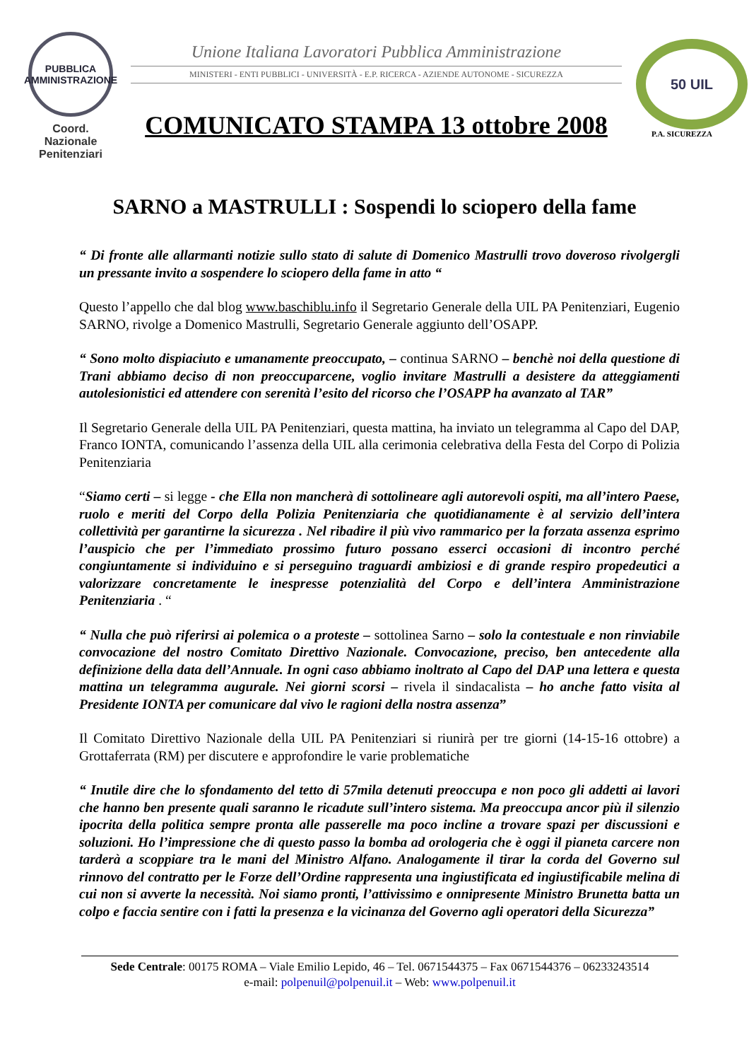PUBBLICA
AMMINISTRAZIONE
Coord. Nazionale
Penitenziari
Unione Italiana Lavoratori Pubblica Amministrazione
MINISTERI - ENTI PUBBLICI - UNIVERSITÀ - E.P. RICERCA - AZIENDE AUTONOME - SICUREZZA
COMUNICATO STAMPA 13 ottobre 2008
50 UIL
P.A. SICUREZZA
SARNO a MASTRULLI : Sospendi lo sciopero della fame
“ Di fronte alle allarmanti notizie sullo stato di salute di Domenico Mastrulli trovo doveroso rivolgergli un pressante invito a sospendere lo sciopero della fame in atto “
Questo l’appello che dal blog www.baschiblu.info il Segretario Generale della UIL PA Penitenziari, Eugenio SARNO, rivolge a Domenico Mastrulli, Segretario Generale aggiunto dell’OSAPP.
“ Sono molto dispiaciuto e umanamente preoccupato, – continua SARNO – benchè noi della questione di Trani abbiamo deciso di non preoccuparcene, voglio invitare Mastrulli a desistere da atteggiamenti autolesionistici ed attendere con serenità l’esito del ricorso che l’OSAPP ha avanzato al TAR”
Il Segretario Generale della UIL PA Penitenziari, questa mattina, ha inviato un telegramma al Capo del DAP, Franco IONTA, comunicando l’assenza della UIL alla cerimonia celebrativa della Festa del Corpo di Polizia Penitenziaria
“Siamo certi – si legge - che Ella non mancherà di sottolineare agli autorevoli ospiti, ma all’intero Paese, ruolo e meriti del Corpo della Polizia Penitenziaria che quotidianamente è al servizio dell’intera collettività per garantirne la sicurezza . Nel ribadire il più vivo rammarico per la forzata assenza esprimo l’auspicio che per l’immediato prossimo futuro possano esserci occasioni di incontro perché congiuntamente si individuino e si perseguino traguardi ambiziosi e di grande respiro propedeutici a valorizzare concretamente le inespresse potenzialità del Corpo e dell’intera Amministrazione Penitenziaria . “
“ Nulla che può riferirsi ai polemica o a proteste – sottolinea Sarno – solo la contestuale e non rinviabile convocazione del nostro Comitato Direttivo Nazionale. Convocazione, preciso, ben antecedente alla definizione della data dell’Annuale. In ogni caso abbiamo inoltrato al Capo del DAP una lettera e questa mattina un telegramma augurale. Nei giorni scorsi – rivela il sindacalista – ho anche fatto visita al Presidente IONTA per comunicare dal vivo le ragioni della nostra assenza”
Il Comitato Direttivo Nazionale della UIL PA Penitenziari si riunirà per tre giorni (14-15-16 ottobre) a Grottaferrata (RM) per discutere e approfondire le varie problematiche
“ Inutile dire che lo sfondamento del tetto di 57mila detenuti preoccupa e non poco gli addetti ai lavori che hanno ben presente quali saranno le ricadute sull’intero sistema. Ma preoccupa ancor più il silenzio ipocrita della politica sempre pronta alle passerelle ma poco incline a trovare spazi per discussioni e soluzioni. Ho l’impressione che di questo passo la bomba ad orologeria che è oggi il pianeta carcere non tarderà a scoppiare tra le mani del Ministro Alfano. Analogamente il tirar la corda del Governo sul rinnovo del contratto per le Forze dell’Ordine rappresenta una ingiustificata ed ingiustificabile melina di cui non si avverte la necessità. Noi siamo pronti, l’attivissimo e onnipresente Ministro Brunetta batta un colpo e faccia sentire con i fatti la presenza e la vicinanza del Governo agli operatori della Sicurezza”
Sede Centrale: 00175 ROMA – Viale Emilio Lepido, 46 – Tel. 0671544375 – Fax 0671544376 – 06233243514
e-mail: polpenuil@polpenuil.it – Web: www.polpenuil.it